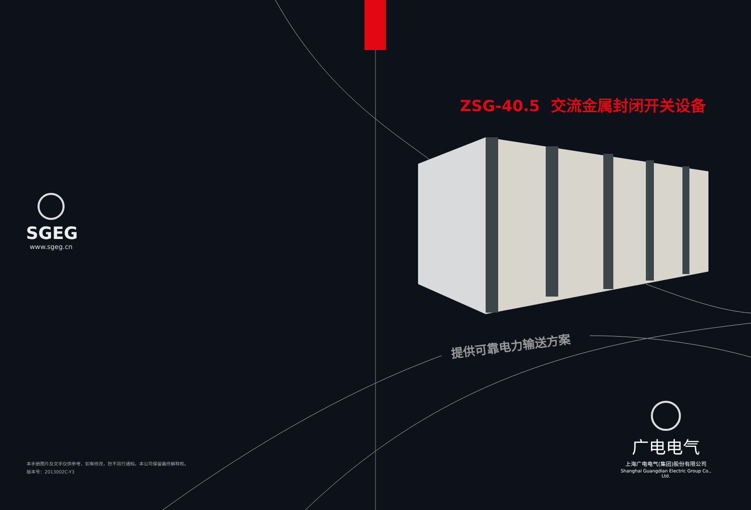SGEG
www.sgeg.cn
本手册图片及文字仅供参考，如有修改，恕不另行通知。本公司保留最终解释权。
版本号：2013002C-Y3
ZSG-40.5 交流金属封闭开关设备
提供可靠电力输送方案
广电电气
上海广电电气(集团)股份有限公司
Shanghai Guangdian Electric Group Co., Ltd.